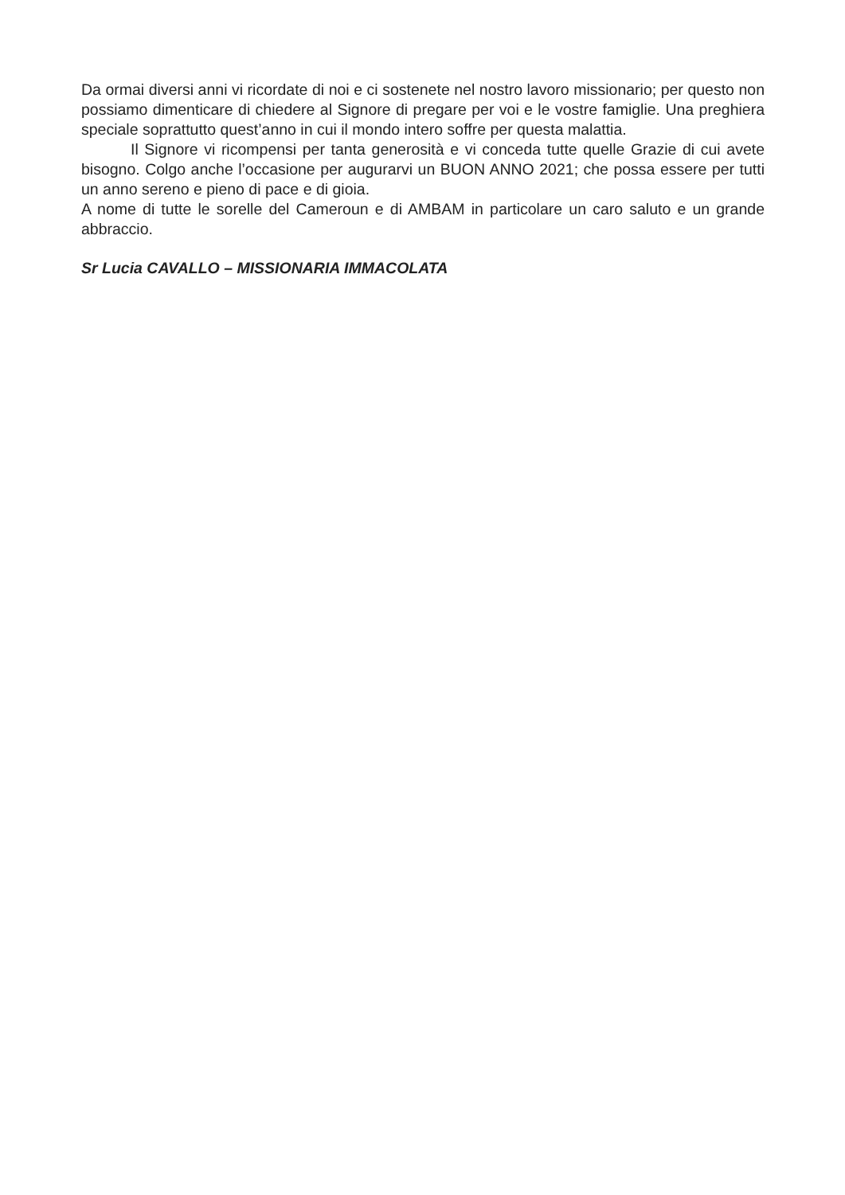Da ormai diversi anni vi ricordate di noi e ci sostenete nel nostro lavoro missionario; per questo non possiamo dimenticare di chiedere al Signore di pregare per voi e le vostre famiglie. Una preghiera speciale soprattutto quest’anno in cui il mondo intero soffre per questa malattia.
Il Signore vi ricompensi per tanta generosità e vi conceda tutte quelle Grazie di cui avete bisogno. Colgo anche l’occasione per augurarvi un BUON ANNO 2021; che possa essere per tutti un anno sereno e pieno di pace e di gioia.
A nome di tutte le sorelle del Cameroun e di AMBAM in particolare un caro saluto e un grande abbraccio.
Sr Lucia CAVALLO – MISSIONARIA IMMACOLATA